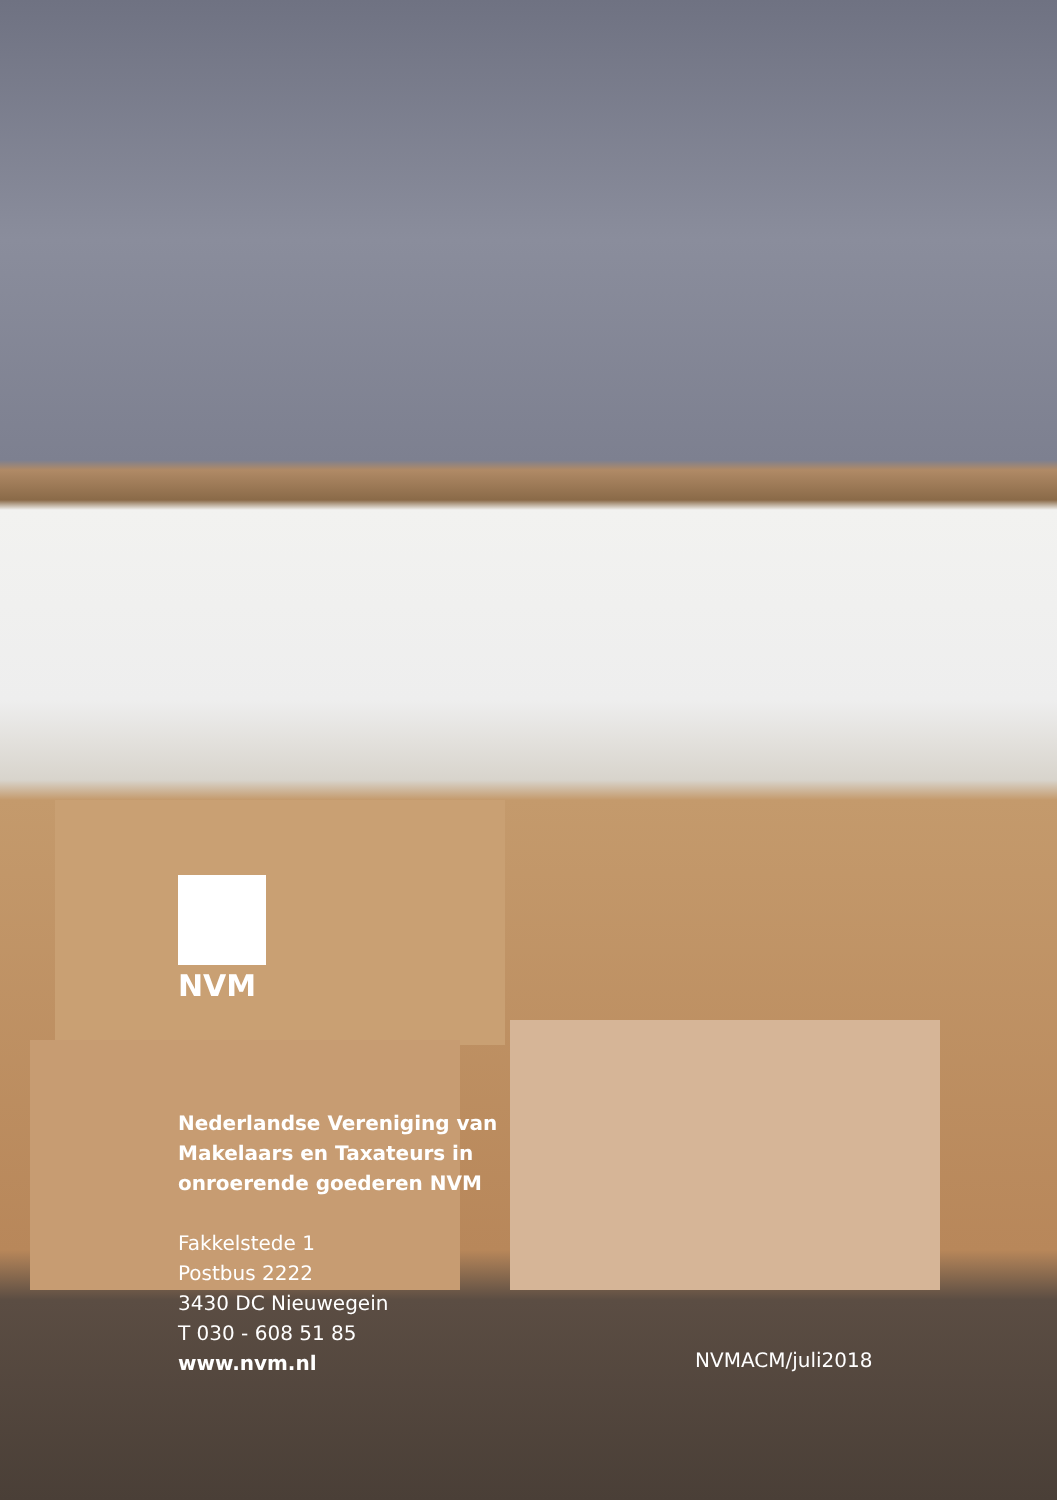NVM
Nederlandse Vereniging van
Makelaars en Taxateurs in
onroerende goederen NVM
Fakkelstede 1
Postbus 2222
3430 DC Nieuwegein
T 030 - 608 51 85
www.nvm.nl
NVMACM/juli2018